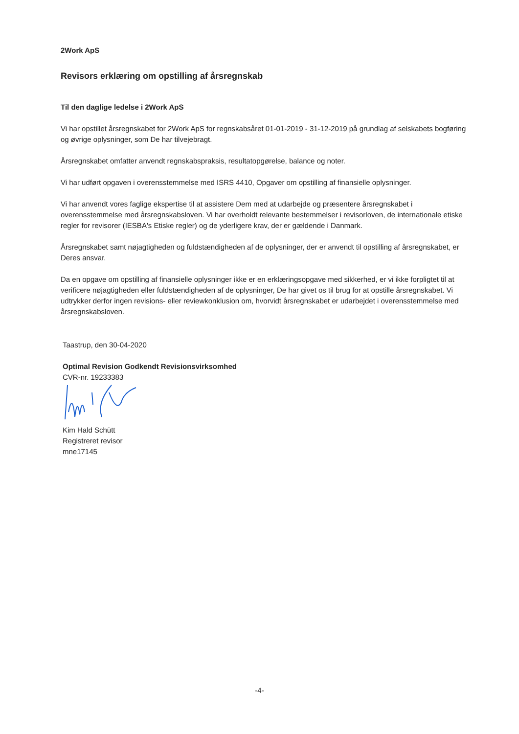2Work ApS
Revisors erklæring om opstilling af årsregnskab
Til den daglige ledelse i 2Work ApS
Vi har opstillet årsregnskabet for 2Work ApS for regnskabsåret 01-01-2019 - 31-12-2019 på grundlag af selskabets bogføring og øvrige oplysninger, som De har tilvejebragt.
Årsregnskabet omfatter anvendt regnskabspraksis, resultatopgørelse, balance og noter.
Vi har udført opgaven i overensstemmelse med ISRS 4410, Opgaver om opstilling af finansielle oplysninger.
Vi har anvendt vores faglige ekspertise til at assistere Dem med at udarbejde og præsentere årsregnskabet i overensstemmelse med årsregnskabsloven. Vi har overholdt relevante bestemmelser i revisorloven, de internationale etiske regler for revisorer (IESBA's Etiske regler) og de yderligere krav, der er gældende i Danmark.
Årsregnskabet samt nøjagtigheden og fuldstændigheden af de oplysninger, der er anvendt til opstilling af årsregnskabet, er Deres ansvar.
Da en opgave om opstilling af finansielle oplysninger ikke er en erklæringsopgave med sikkerhed, er vi ikke forpligtet til at verificere nøjagtigheden eller fuldstændigheden af de oplysninger, De har givet os til brug for at opstille årsregnskabet. Vi udtrykker derfor ingen revisions- eller reviewkonklusion om, hvorvidt årsregnskabet er udarbejdet i overensstemmelse med årsregnskabsloven.
Taastrup, den 30-04-2020
Optimal Revision Godkendt Revisionsvirksomhed
CVR-nr. 19233383
Kim Hald Schütt
Registreret revisor
mne17145
-4-